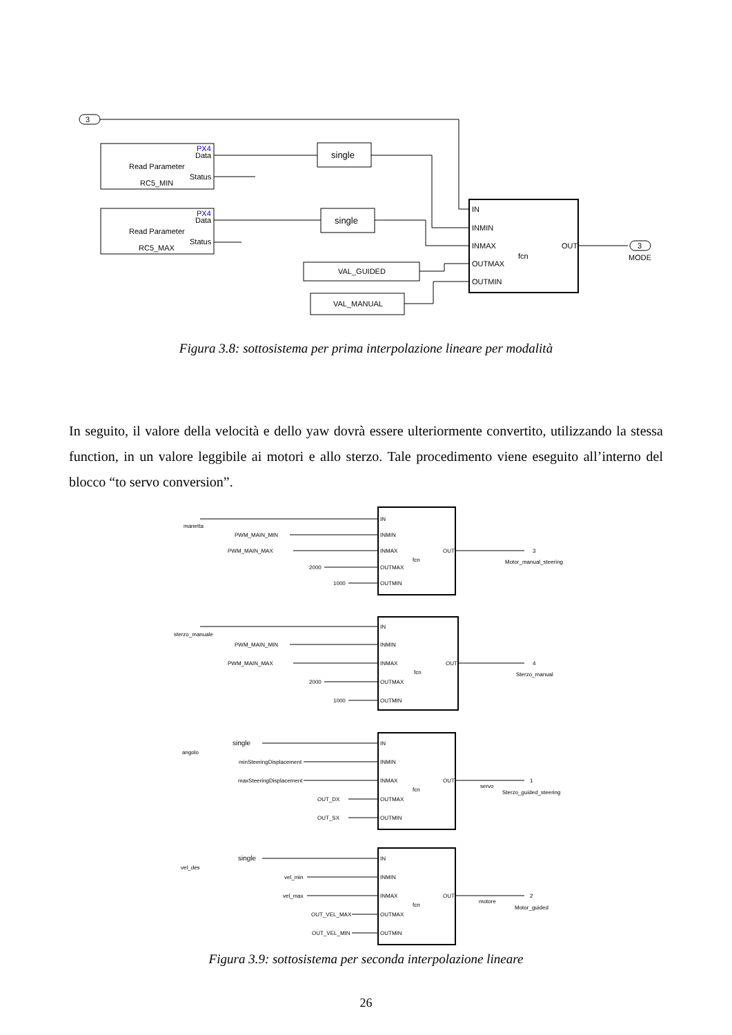3
PX4
Data
Read Parameter
Status
RC5_MIN
PX4
Data
Read Parameter
Status
RC5_MAX
single
single
VAL_GUIDED
VAL_MANUAL
IN
INMIN
INMAX
OUTMAX
OUTMIN
OUT
fcn
3
MODE
Figura 3.8: sottosistema per prima interpolazione lineare per modalità
In seguito, il valore della velocità e dello yaw dovrà essere ulteriormente convertito, utilizzando la stessa function, in un valore leggibile ai motori e allo sterzo. Tale procedimento viene eseguito all’interno del blocco “to servo conversion”.
manetta
PWM_MAIN_MIN
PWM_MAIN_MAX
2000
1000
IN
INMIN
INMAX
OUTMAX
OUTMIN
OUT
fcn
3
Motor_manual_steering
sterzo_manuale
PWM_MAIN_MIN
PWM_MAIN_MAX
2000
1000
IN
INMIN
INMAX
OUTMAX
OUTMIN
OUT
fcn
4
Sterzo_manual
angolo
single
minSteeringDisplacement
maxSteeringDisplacement
OUT_DX
OUT_SX
IN
INMIN
INMAX
OUTMAX
OUTMIN
OUT
fcn
servo
1
Sterzo_guided_steering
vel_des
single
vel_min
vel_max
OUT_VEL_MAX
OUT_VEL_MIN
IN
INMIN
INMAX
OUTMAX
OUTMIN
OUT
fcn
motore
2
Motor_guided
Figura 3.9: sottosistema per seconda interpolazione lineare
26